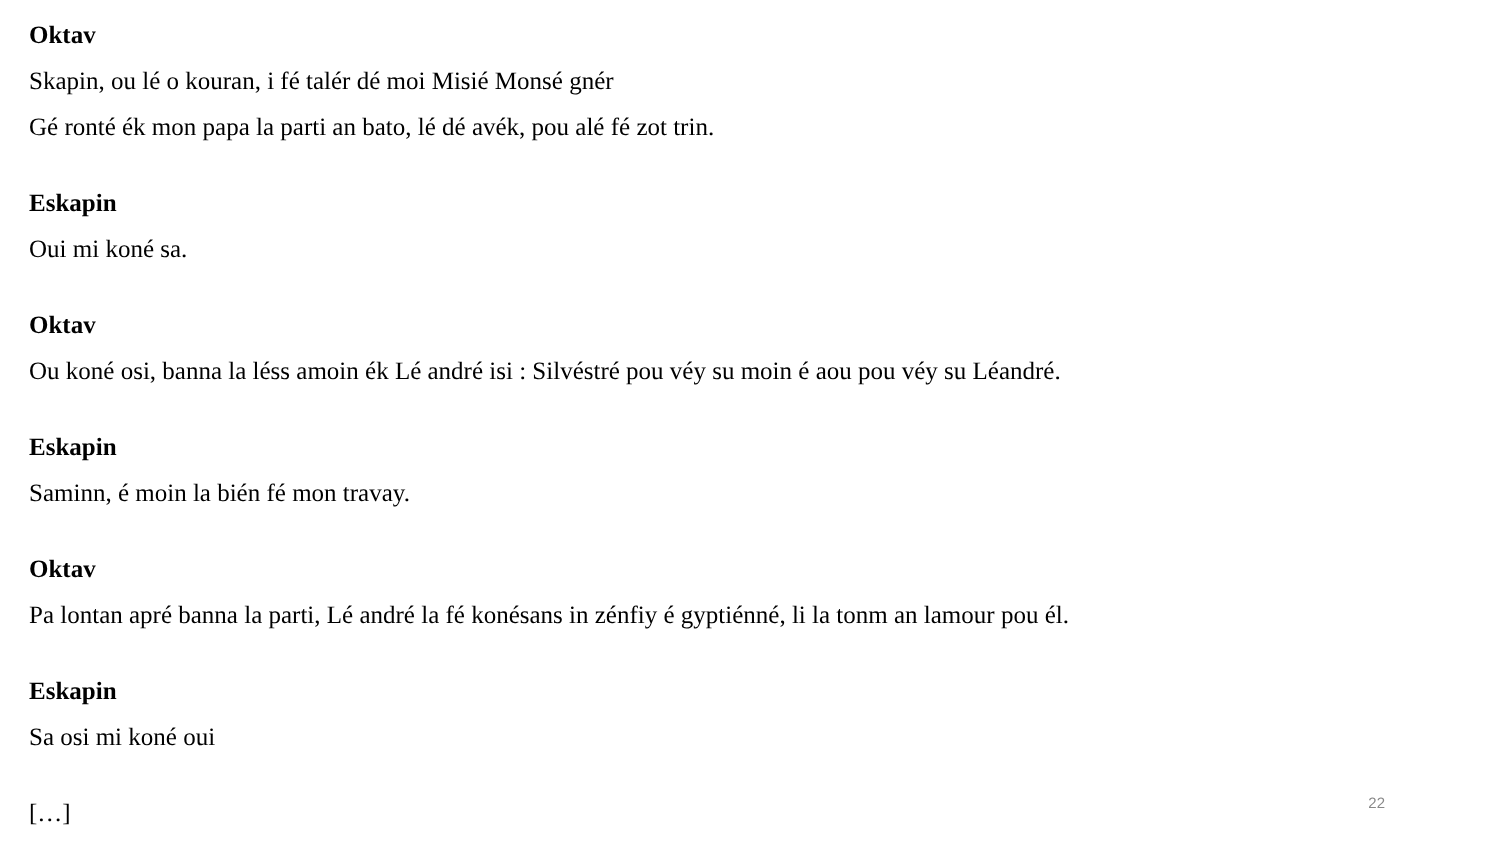Oktav
Skapin, ou lé o kouran, i fé talér dé moi Misié Monsé gnér
Gé ronté ék mon papa la parti an bato, lé dé avék, pou alé fé zot trin.
Eskapin
Oui mi koné sa.
Oktav
Ou koné osi, banna la léss amoin ék Lé andré isi : Silvéstré pou véy su moin é aou pou véy su Léandré.
Eskapin
Saminn, é moin la bién fé mon travay.
Oktav
Pa lontan apré banna la parti, Lé andré la fé konésans in zénfiy é gyptiénné, li la tonm an lamour pou él.
Eskapin
Sa osi mi koné oui
[…]
22